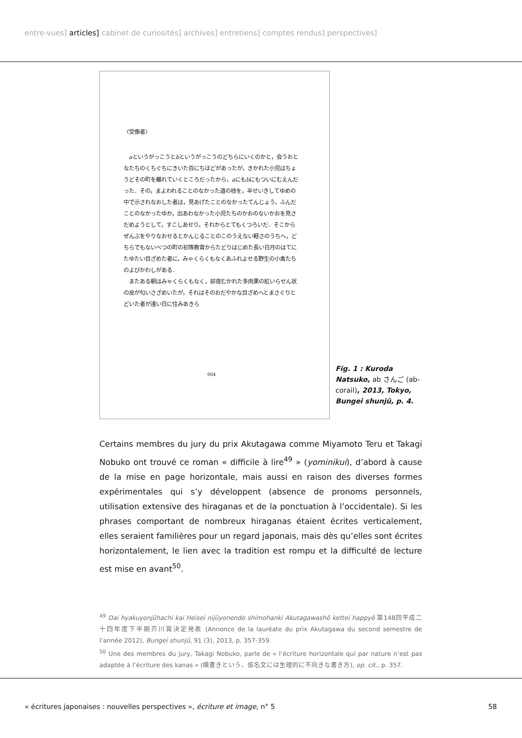entre-vues] articles] cabinet de curiosités] archives] entretiens] comptes rendus] perspectives]
〈受像者〉
　aというがっこうとbというがっこうのどちらにいくのかと，会うおとなたちのくちぐちにきいた百にちほどがあったが，きかれた小児はちょうどその町を離れていくところだったから，aにもbにもついにむえんだった．その，まよわれることのなかった道の枝を，半せいきしてゆめの中で示されなおした者は，見あげたことのなかったてんじょう，ふんだことのなかったゆか，出あわなかった小児たちのかおのないかおを見さだめようとして，すこしあせり，それからとてもくつろいだ．そこからぜんぶをやりなおせるとかんじることのこのうえない軽さのうちへ，どちらでもないべつの町の初等教育からたどりはじめた長い日月のはてにたゆたい目ざめた者に，みゃくらくもなくあふれよせる野生の小禽たちのよびかわしがある．
　またある朝はみゃくらくもなく，前夜むかれた多肉果の紅いらせん状の皮が匂いさざめいたが，それはそのおだやかな目ざめへとまさぐりとどいた者が遠い日に住みあきら
004
Fig. 1 : Kuroda Natsuko, ab さんご (ab-corail), 2013, Tokyo, Bungei shunjû, p. 4.
Certains membres du jury du prix Akutagawa comme Miyamoto Teru et Takagi Nobuko ont trouvé ce roman « difficile à lire<sup>49</sup> » (yominikui), d’abord à cause de la mise en page horizontale, mais aussi en raison des diverses formes expérimentales qui s’y développent (absence de pronoms personnels, utilisation extensive des hiraganas et de la ponctuation à l’occidentale). Si les phrases comportant de nombreux hiraganas étaient écrites verticalement, elles seraient familières pour un regard japonais, mais dès qu’elles sont écrites horizontalement, le lien avec la tradition est rompu et la difficulté de lecture est mise en avant<sup>50</sup>.
<sup>49</sup> Dai hyakuyonjûhachi kai Heisei nijûyonendo shimohanki Akutagawashô kettei happyô 第148回平成二十四年度下半期芥川賞決定発表 (Annonce de la lauréate du prix Akutagawa du second semestre de l’année 2012), Bungei shunjû, 91 (3), 2013, p. 357-359.
<sup>50</sup> Une des membres du jury, Takagi Nobuko, parle de « l’écriture horizontale qui par nature n’est pas adaptée à l’écriture des kanas » (横書きという、仮名文には生理的に不向きな書き方), op. cit., p. 357.
« écritures japonaises : nouvelles perspectives », écriture et image, n° 5 58